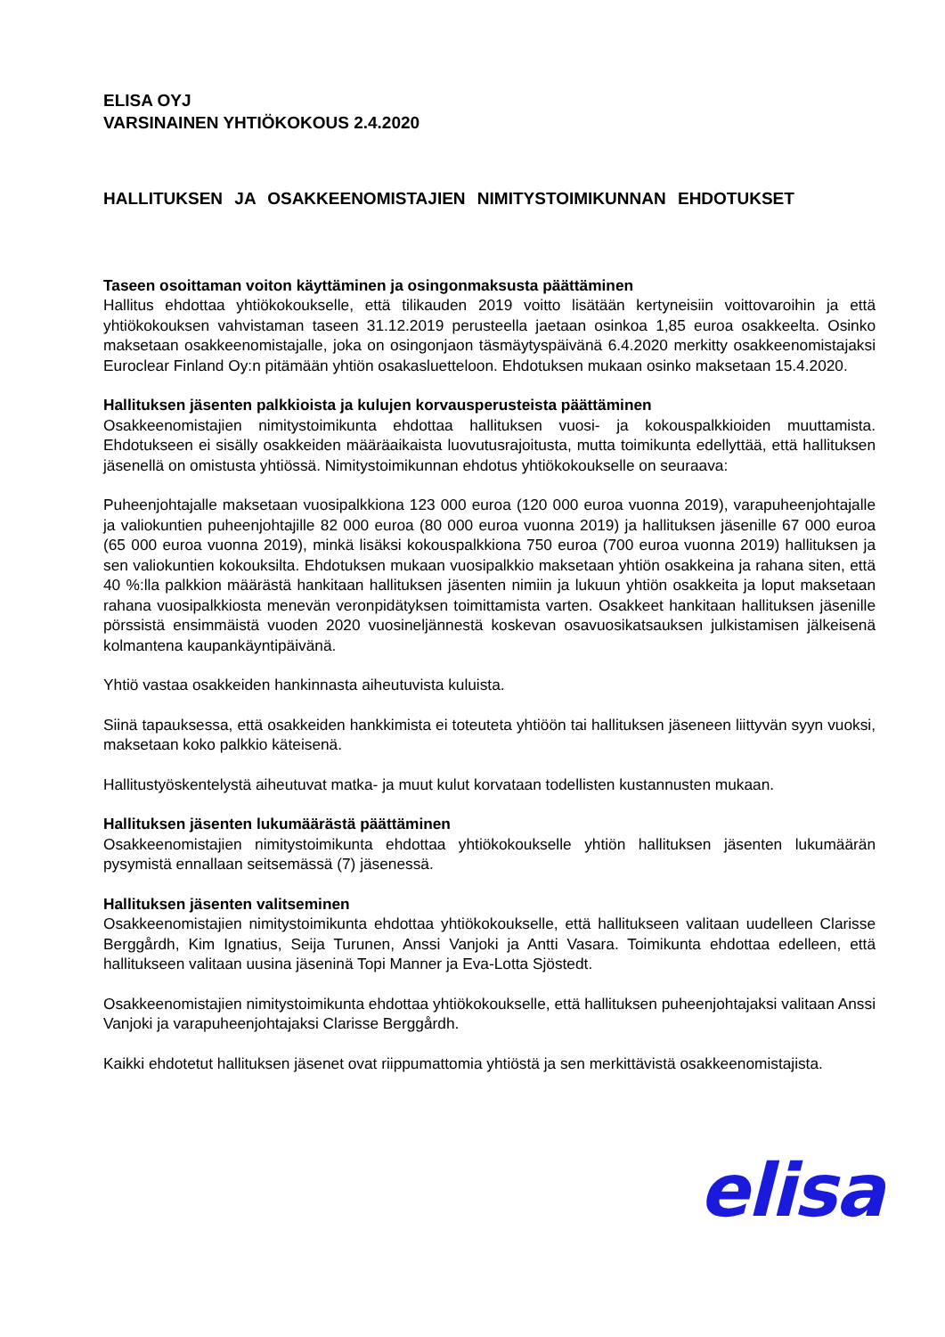ELISA OYJ
VARSINAINEN YHTIÖKOKOUS 2.4.2020
HALLITUKSEN JA OSAKKEENOMISTAJIEN NIMITYSTOIMIKUNNAN EHDOTUKSET
Taseen osoittaman voiton käyttäminen ja osingonmaksusta päättäminen
Hallitus ehdottaa yhtiökokoukselle, että tilikauden 2019 voitto lisätään kertyneisiin voittovaroihin ja että yhtiökokouksen vahvistaman taseen 31.12.2019 perusteella jaetaan osinkoa 1,85 euroa osakkeelta. Osinko maksetaan osakkeenomistajalle, joka on osingonjaon täsmäytyspäivänä 6.4.2020 merkitty osakkeenomistajaksi Euroclear Finland Oy:n pitämään yhtiön osakasluetteloon. Ehdotuksen mukaan osinko maksetaan 15.4.2020.
Hallituksen jäsenten palkkioista ja kulujen korvausperusteista päättäminen
Osakkeenomistajien nimitystoimikunta ehdottaa hallituksen vuosi- ja kokouspalkkioiden muuttamista. Ehdotukseen ei sisälly osakkeiden määräaikaista luovutusrajoitusta, mutta toimikunta edellyttää, että hallituksen jäsenellä on omistusta yhtiössä. Nimitystoimikunnan ehdotus yhtiökokoukselle on seuraava:
Puheenjohtajalle maksetaan vuosipalkkiona 123 000 euroa (120 000 euroa vuonna 2019), varapuheenjohtajalle ja valiokuntien puheenjohtajille 82 000 euroa (80 000 euroa vuonna 2019) ja hallituksen jäsenille 67 000 euroa (65 000 euroa vuonna 2019), minkä lisäksi kokouspalkkiona 750 euroa (700 euroa vuonna 2019) hallituksen ja sen valiokuntien kokouksilta. Ehdotuksen mukaan vuosipalkkio maksetaan yhtiön osakkeina ja rahana siten, että 40 %:lla palkkion määrästä hankitaan hallituksen jäsenten nimiin ja lukuun yhtiön osakkeita ja loput maksetaan rahana vuosipalkkiosta menevän veronpidätyksen toimittamista varten. Osakkeet hankitaan hallituksen jäsenille pörssistä ensimmäistä vuoden 2020 vuosineljännestä koskevan osavuosikatsauksen julkistamisen jälkeisenä kolmantena kaupankäyntipäivänä.
Yhtiö vastaa osakkeiden hankinnasta aiheutuvista kuluista.
Siinä tapauksessa, että osakkeiden hankkimista ei toteuteta yhtiöön tai hallituksen jäseneen liittyvän syyn vuoksi, maksetaan koko palkkio käteisenä.
Hallitustyöskentelystä aiheutuvat matka- ja muut kulut korvataan todellisten kustannusten mukaan.
Hallituksen jäsenten lukumäärästä päättäminen
Osakkeenomistajien nimitystoimikunta ehdottaa yhtiökokoukselle yhtiön hallituksen jäsenten lukumäärän pysymistä ennallaan seitsemässä (7) jäsenessä.
Hallituksen jäsenten valitseminen
Osakkeenomistajien nimitystoimikunta ehdottaa yhtiökokoukselle, että hallitukseen valitaan uudelleen Clarisse Berggårdh, Kim Ignatius, Seija Turunen, Anssi Vanjoki ja Antti Vasara. Toimikunta ehdottaa edelleen, että hallitukseen valitaan uusina jäseninä Topi Manner ja Eva-Lotta Sjöstedt.
Osakkeenomistajien nimitystoimikunta ehdottaa yhtiökokoukselle, että hallituksen puheenjohtajaksi valitaan Anssi Vanjoki ja varapuheenjohtajaksi Clarisse Berggårdh.
Kaikki ehdotetut hallituksen jäsenet ovat riippumattomia yhtiöstä ja sen merkittävistä osakkeenomistajista.
elisa